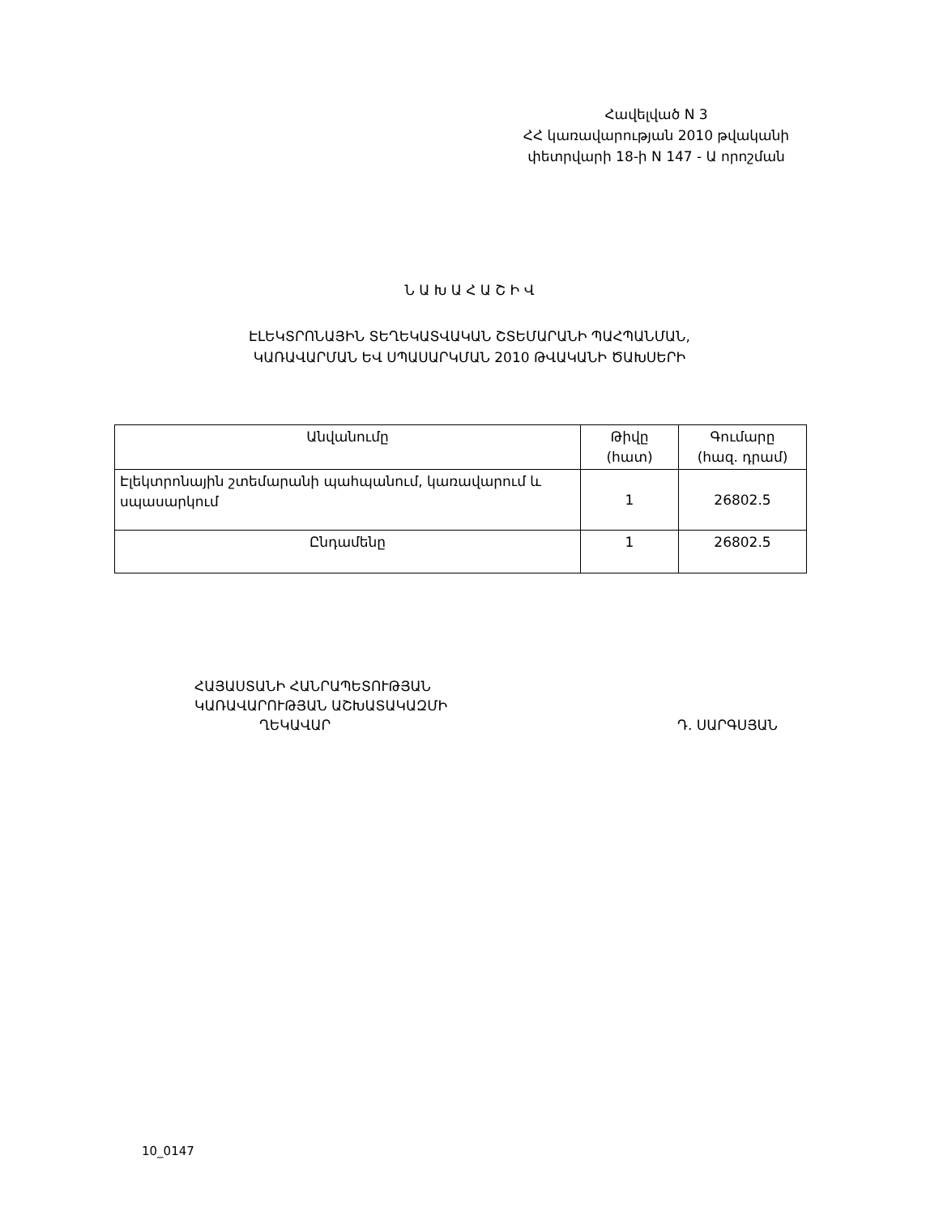Հավելված N 3
ՀՀ կառավարության 2010 թվականի
փետրվարի 18-ի N 147 - Ա որոշման
Ն Ա Խ Ա Հ Ա Շ Ի Վ
ԷԼԵԿՏՐՈՆԱՅԻՆ ՏԵՂԵԿԱՏՎԱԿԱՆ ՇՏԵՄԱՐԱՆԻ ՊԱՀՊԱՆՄԱՆ,
ԿԱՌԱՎԱՐՄԱՆ ԵՎ ՍՊԱՍԱՐԿՄԱՆ 2010 ԹՎԱԿԱՆԻ ԾԱԽՍԵՐԻ
| Անվանումը | Թիվը (հատ) | Գումարը (հազ. դրամ) |
| --- | --- | --- |
| Էլեկտրոնային շտեմարանի պահպանում, կառավարում և սպասարկում | 1 | 26802.5 |
| Ընդամենը | 1 | 26802.5 |
ՀԱՅԱՍՏԱՆԻ ՀԱՆՐԱՊԵՏՈՒԹՅԱՆ
ԿԱՌԱՎԱՐՈՒԹՅԱՆ ԱՇԽԱՏԱԿԱԶՄԻ
ՂԵԿԱՎԱՐ Դ. ՍԱՐԳՍՅԱՆ
10_0147